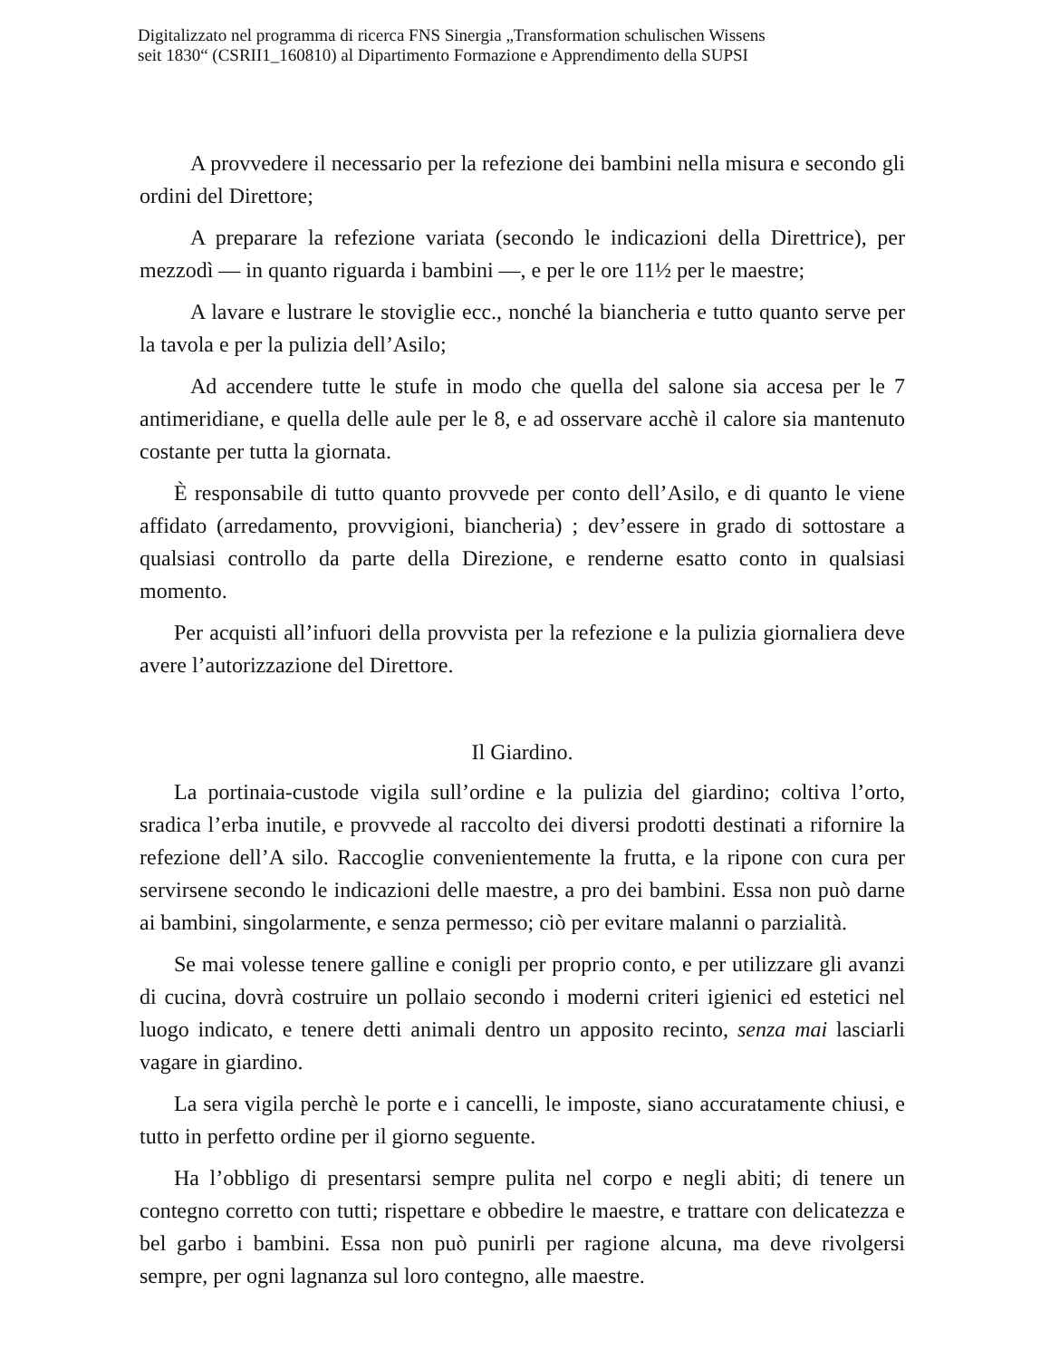Digitalizzato nel programma di ricerca FNS Sinergia „Transformation schulischen Wissens
seit 1830“ (CSRII1_160810) al Dipartimento Formazione e Apprendimento della SUPSI
A provvedere il necessario per la refezione dei bambini nella misura e secondo gli ordini del Direttore;
A preparare la refezione variata (secondo le indicazioni della Direttrice), per mezzodì — in quanto riguarda i bambini —, e per le ore 11½ per le maestre;
A lavare e lustrare le stoviglie ecc., nonché la biancheria e tutto quanto serve per la tavola e per la pulizia dell’Asilo;
Ad accendere tutte le stufe in modo che quella del salone sia accesa per le 7 antimeridiane, e quella delle aule per le 8, e ad osservare acchè il calore sia mantenuto costante per tutta la giornata.
È responsabile di tutto quanto provvede per conto dell’Asilo, e di quanto le viene affidato (arredamento, provvigioni, biancheria) ; dev’essere in grado di sottostare a qualsiasi controllo da parte della Direzione, e renderne esatto conto in qualsiasi momento.
Per acquisti all’infuori della provvista per la refezione e la pulizia giornaliera deve avere l’autorizzazione del Direttore.
Il Giardino.
La portinaia-custode vigila sull’ordine e la pulizia del giardino; coltiva l’orto, sradica l’erba inutile, e provvede al raccolto dei diversi prodotti destinati a rifornire la refezione dell’A silo. Raccoglie convenientemente la frutta, e la ripone con cura per servirsene secondo le indicazioni delle maestre, a pro dei bambini. Essa non può darne ai bambini, singolarmente, e senza permesso; ciò per evitare malanni o parzialità.
Se mai volesse tenere galline e conigli per proprio conto, e per utilizzare gli avanzi di cucina, dovrà costruire un pollaio secondo i moderni criteri igienici ed estetici nel luogo indicato, e tenere detti animali dentro un apposito recinto, senza mai lasciarli vagare in giardino.
La sera vigila perchè le porte e i cancelli, le imposte, siano accuratamente chiusi, e tutto in perfetto ordine per il giorno seguente.
Ha l’obbligo di presentarsi sempre pulita nel corpo e negli abiti; di tenere un contegno corretto con tutti; rispettare e obbedire le maestre, e trattare con delicatezza e bel garbo i bambini. Essa non può punirli per ragione alcuna, ma deve rivolgersi sempre, per ogni lagnanza sul loro contegno, alle maestre.